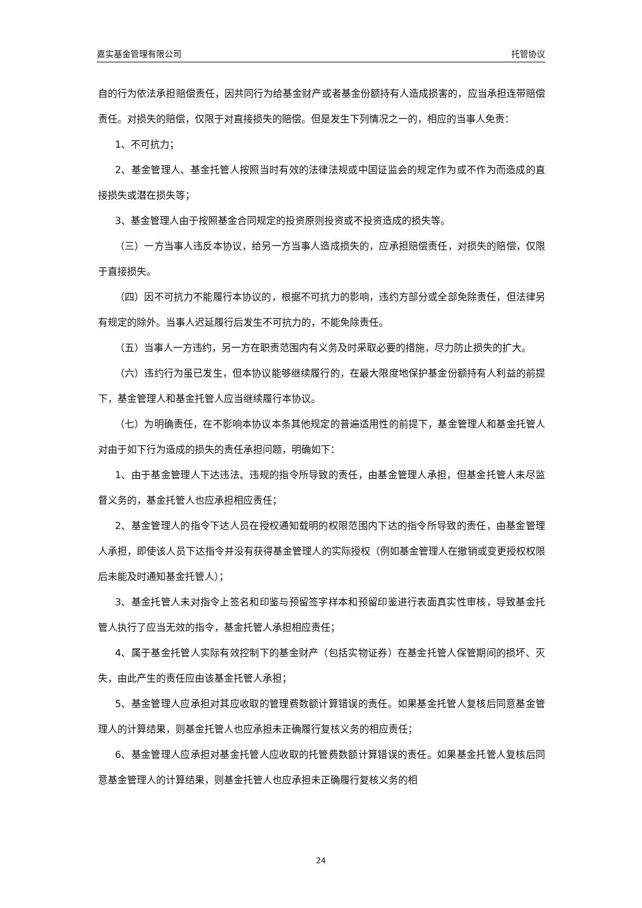嘉实基金管理有限公司 托管协议
自的行为依法承担赔偿责任，因共同行为给基金财产或者基金份额持有人造成损害的，应当承担连带赔偿责任。对损失的赔偿，仅限于对直接损失的赔偿。但是发生下列情况之一的，相应的当事人免责：
1、不可抗力；
2、基金管理人、基金托管人按照当时有效的法律法规或中国证监会的规定作为或不作为而造成的直接损失或潜在损失等；
3、基金管理人由于按照基金合同规定的投资原则投资或不投资造成的损失等。
（三）一方当事人违反本协议，给另一方当事人造成损失的，应承担赔偿责任，对损失的赔偿，仅限于直接损失。
（四）因不可抗力不能履行本协议的，根据不可抗力的影响，违约方部分或全部免除责任，但法律另有规定的除外。当事人迟延履行后发生不可抗力的，不能免除责任。
（五）当事人一方违约，另一方在职责范围内有义务及时采取必要的措施，尽力防止损失的扩大。
（六）违约行为虽已发生，但本协议能够继续履行的，在最大限度地保护基金份额持有人利益的前提下，基金管理人和基金托管人应当继续履行本协议。
（七）为明确责任，在不影响本协议本条其他规定的普遍适用性的前提下，基金管理人和基金托管人对由于如下行为造成的损失的责任承担问题，明确如下：
1、由于基金管理人下达违法、违规的指令所导致的责任，由基金管理人承担，但基金托管人未尽监督义务的，基金托管人也应承担相应责任；
2、基金管理人的指令下达人员在授权通知载明的权限范围内下达的指令所导致的责任，由基金管理人承担，即使该人员下达指令并没有获得基金管理人的实际授权（例如基金管理人在撤销或变更授权权限后未能及时通知基金托管人）；
3、基金托管人未对指令上签名和印鉴与预留签字样本和预留印鉴进行表面真实性审核，导致基金托管人执行了应当无效的指令，基金托管人承担相应责任；
4、属于基金托管人实际有效控制下的基金财产（包括实物证券）在基金托管人保管期间的损坏、灭失，由此产生的责任应由该基金托管人承担；
5、基金管理人应承担对其应收取的管理费数额计算错误的责任。如果基金托管人复核后同意基金管理人的计算结果，则基金托管人也应承担未正确履行复核义务的相应责任；
6、基金管理人应承担对基金托管人应收取的托管费数额计算错误的责任。如果基金托管人复核后同意基金管理人的计算结果，则基金托管人也应承担未正确履行复核义务的相
24